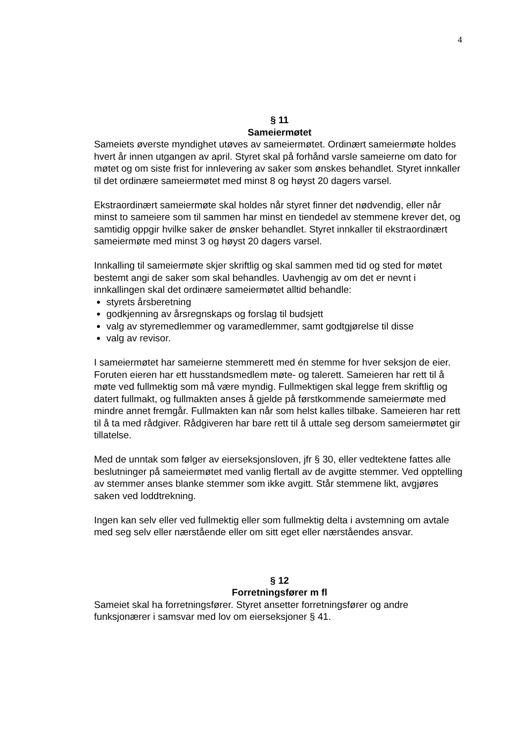4
§ 11
Sameiermøtet
Sameiets øverste myndighet utøves av sameiermøtet. Ordinært sameiermøte holdes hvert år innen utgangen av april. Styret skal på forhånd varsle sameierne om dato for møtet og om siste frist for innlevering av saker som ønskes behandlet. Styret innkaller til det ordinære sameiermøtet med minst 8 og høyst 20 dagers varsel.
Ekstraordinært sameiermøte skal holdes når styret finner det nødvendig, eller når minst to sameiere som til sammen har minst en tiendedel av stemmene krever det, og samtidig oppgir hvilke saker de ønsker behandlet. Styret innkaller til ekstraordinært sameiermøte med minst 3 og høyst 20 dagers varsel.
Innkalling til sameiermøte skjer skriftlig og skal sammen med tid og sted for møtet bestemt angi de saker som skal behandles. Uavhengig av om det er nevnt i innkallingen skal det ordinære sameiermøtet alltid behandle:
styrets årsberetning
godkjenning av årsregnskaps og forslag til budsjett
valg av styremedlemmer og varamedlemmer, samt godtgjørelse til disse
valg av revisor.
I sameiermøtet har sameierne stemmerett med én stemme for hver seksjon de eier. Foruten eieren har ett husstandsmedlem møte- og talerett. Sameieren har rett til å møte ved fullmektig som må være myndig. Fullmektigen skal legge frem skriftlig og datert fullmakt, og fullmakten anses å gjelde på førstkommende sameiermøte med mindre annet fremgår. Fullmakten kan når som helst kalles tilbake. Sameieren har rett til å ta med rådgiver. Rådgiveren har bare rett til å uttale seg dersom sameiermøtet gir tillatelse.
Med de unntak som følger av eierseksjonsloven, jfr § 30, eller vedtektene fattes alle beslutninger på sameiermøtet med vanlig flertall av de avgitte stemmer. Ved opptelling av stemmer anses blanke stemmer som ikke avgitt. Står stemmene likt, avgjøres saken ved loddtrekning.
Ingen kan selv eller ved fullmektig eller som fullmektig delta i avstemning om avtale med seg selv eller nærstående eller om sitt eget eller nærståendes ansvar.
§ 12
Forretningsfører m fl
Sameiet skal ha forretningsfører. Styret ansetter forretningsfører og andre funksjonærer i samsvar med lov om eierseksjoner § 41.